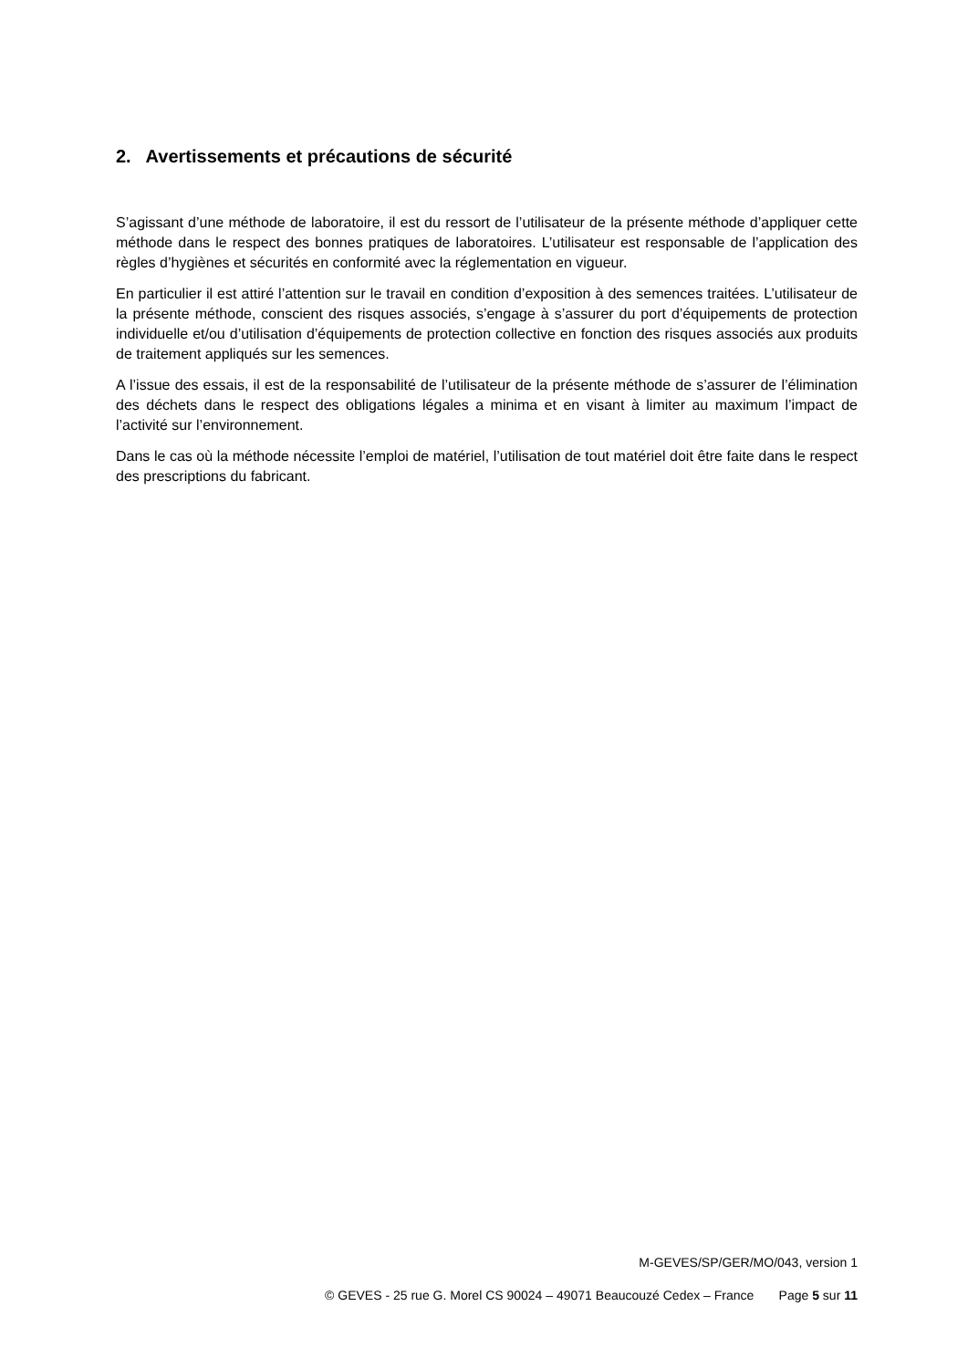2. Avertissements et précautions de sécurité
S’agissant d’une méthode de laboratoire, il est du ressort de l’utilisateur de la présente méthode d’appliquer cette méthode dans le respect des bonnes pratiques de laboratoires. L’utilisateur est responsable de l’application des règles d’hygiènes et sécurités en conformité avec la réglementation en vigueur.
En particulier il est attiré l’attention sur le travail en condition d’exposition à des semences traitées. L’utilisateur de la présente méthode, conscient des risques associés, s’engage à s’assurer du port d’équipements de protection individuelle et/ou d’utilisation d’équipements de protection collective en fonction des risques associés aux produits de traitement appliqués sur les semences.
A l’issue des essais, il est de la responsabilité de l’utilisateur de la présente méthode de s’assurer de l’élimination des déchets dans le respect des obligations légales a minima et en visant à limiter au maximum l’impact de l’activité sur l’environnement.
Dans le cas où la méthode nécessite l’emploi de matériel, l’utilisation de tout matériel doit être faite dans le respect des prescriptions du fabricant.
M-GEVES/SP/GER/MO/043, version 1
© GEVES - 25 rue G. Morel CS 90024 – 49071 Beaucouzé Cedex – France Page 5 sur 11